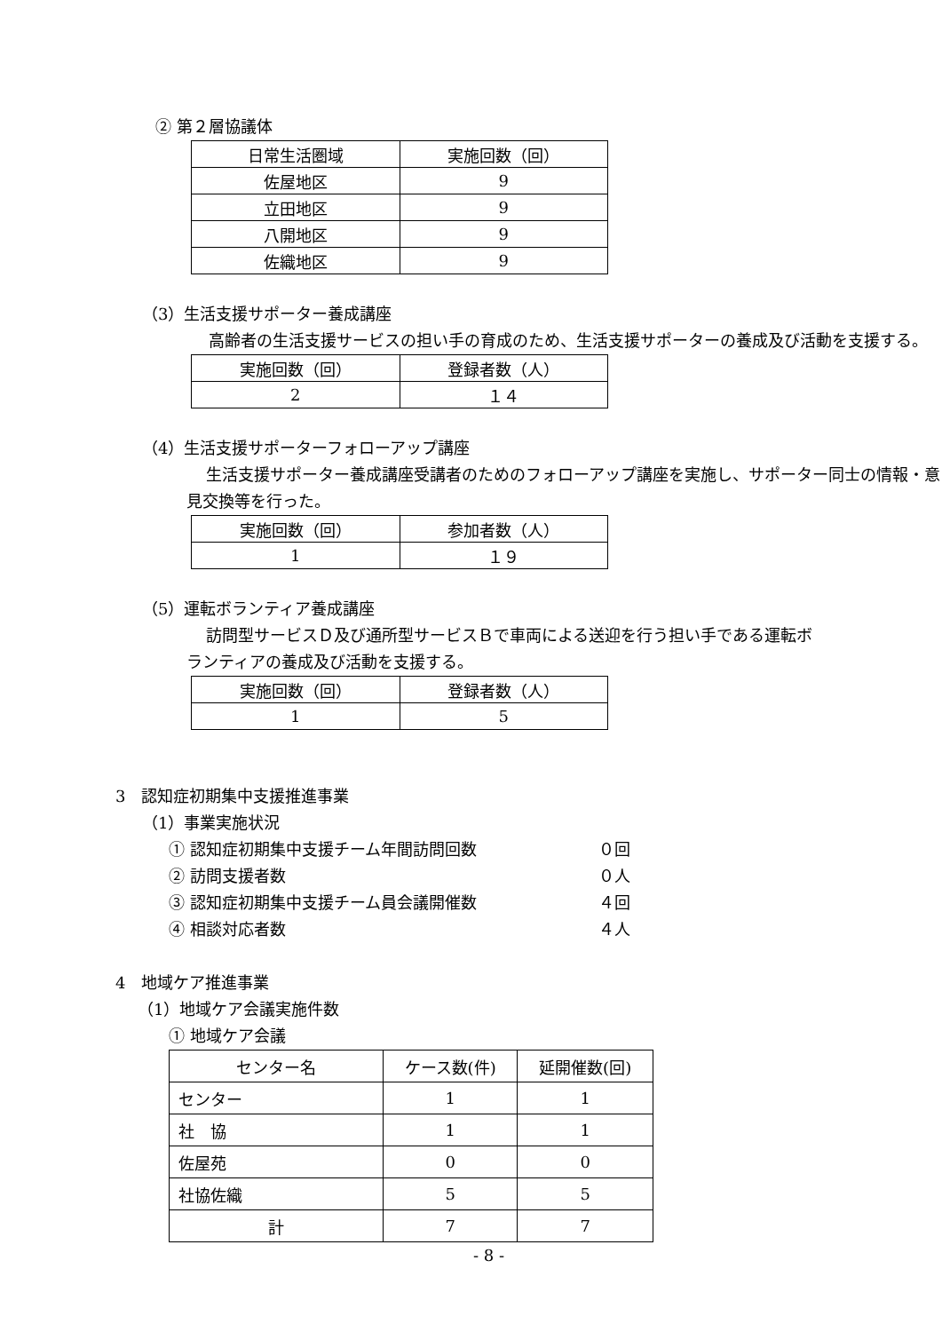② 第２層協議体
| 日常生活圏域 | 実施回数（回） |
| --- | --- |
| 佐屋地区 | 9 |
| 立田地区 | 9 |
| 八開地区 | 9 |
| 佐織地区 | 9 |
（3）生活支援サポーター養成講座
高齢者の生活支援サービスの担い手の育成のため、生活支援サポーターの養成及び活動を支援する。
| 実施回数（回） | 登録者数（人） |
| --- | --- |
| 2 | １４ |
（4）生活支援サポーターフォローアップ講座
生活支援サポーター養成講座受講者のためのフォローアップ講座を実施し、サポーター同士の情報・意見交換等を行った。
| 実施回数（回） | 参加者数（人） |
| --- | --- |
| 1 | １９ |
（5）運転ボランティア養成講座
訪問型サービスＤ及び通所型サービスＢで車両による送迎を行う担い手である運転ボランティアの養成及び活動を支援する。
| 実施回数（回） | 登録者数（人） |
| --- | --- |
| 1 | 5 |
3　認知症初期集中支援推進事業
（1）事業実施状況
① 認知症初期集中支援チーム年間訪問回数 ０回
② 訪問支援者数 ０人
③ 認知症初期集中支援チーム員会議開催数 ４回
④ 相談対応者数 ４人
4　地域ケア推進事業
（1）地域ケア会議実施件数
① 地域ケア会議
| センター名 | ケース数(件) | 延開催数(回) |
| --- | --- | --- |
| センター | 1 | 1 |
| 社 協 | 1 | 1 |
| 佐屋苑 | 0 | 0 |
| 社協佐織 | 5 | 5 |
| 計 | 7 | 7 |
- 8 -